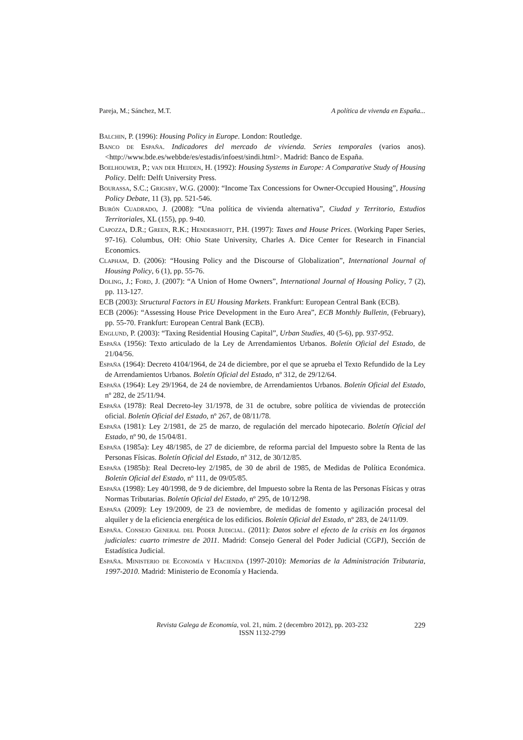Pareja, M.; Sánchez, M.T. A política de vivenda en España...
Balchin, P. (1996): Housing Policy in Europe. London: Routledge.
Banco de España. Indicadores del mercado de vivienda. Series temporales (varios anos). <http://www.bde.es/webbde/es/estadis/infoest/sindi.html>. Madrid: Banco de España.
Boelhouwer, P.; van der Heijden, H. (1992): Housing Systems in Europe: A Comparative Study of Housing Policy. Delft: Delft University Press.
Bourassa, S.C.; Grigsby, W.G. (2000): “Income Tax Concessions for Owner-Occupied Housing”, Housing Policy Debate, 11 (3), pp. 521-546.
Burón Cuadrado, J. (2008): “Una política de vivienda alternativa”, Ciudad y Territorio, Estudios Territoriales, XL (155), pp. 9-40.
Capozza, D.R.; Green, R.K.; Hendershott, P.H. (1997): Taxes and House Prices. (Working Paper Series, 97-16). Columbus, OH: Ohio State University, Charles A. Dice Center for Research in Financial Economics.
Clapham, D. (2006): “Housing Policy and the Discourse of Globalization”, International Journal of Housing Policy, 6 (1), pp. 55-76.
Doling, J.; Ford, J. (2007): “A Union of Home Owners”, International Journal of Housing Policy, 7 (2), pp. 113-127.
ECB (2003): Structural Factors in EU Housing Markets. Frankfurt: European Central Bank (ECB).
ECB (2006): “Assessing House Price Development in the Euro Area”, ECB Monthly Bulletin, (February), pp. 55-70. Frankfurt: European Central Bank (ECB).
Englund, P. (2003): “Taxing Residential Housing Capital”, Urban Studies, 40 (5-6), pp. 937-952.
España (1956): Texto articulado de la Ley de Arrendamientos Urbanos. Boletín Oficial del Estado, de 21/04/56.
España (1964): Decreto 4104/1964, de 24 de diciembre, por el que se aprueba el Texto Refundido de la Ley de Arrendamientos Urbanos. Boletín Oficial del Estado, nº 312, de 29/12/64.
España (1964): Ley 29/1964, de 24 de noviembre, de Arrendamientos Urbanos. Boletín Oficial del Estado, nº 282, de 25/11/94.
España (1978): Real Decreto-ley 31/1978, de 31 de octubre, sobre política de viviendas de protección oficial. Boletín Oficial del Estado, nº 267, de 08/11/78.
España (1981): Ley 2/1981, de 25 de marzo, de regulación del mercado hipotecario. Boletín Oficial del Estado, nº 90, de 15/04/81.
España (1985a): Ley 48/1985, de 27 de diciembre, de reforma parcial del Impuesto sobre la Renta de las Personas Físicas. Boletín Oficial del Estado, nº 312, de 30/12/85.
España (1985b): Real Decreto-ley 2/1985, de 30 de abril de 1985, de Medidas de Política Económica. Boletín Oficial del Estado, nº 111, de 09/05/85.
España (1998): Ley 40/1998, de 9 de diciembre, del Impuesto sobre la Renta de las Personas Físicas y otras Normas Tributarias. Boletín Oficial del Estado, nº 295, de 10/12/98.
España (2009): Ley 19/2009, de 23 de noviembre, de medidas de fomento y agilización procesal del alquiler y de la eficiencia energética de los edificios. Boletín Oficial del Estado, nº 283, de 24/11/09.
España. Consejo General del Poder Judicial. (2011): Datos sobre el efecto de la crisis en los órganos judiciales: cuarto trimestre de 2011. Madrid: Consejo General del Poder Judicial (CGPJ), Sección de Estadística Judicial.
España. Ministerio de Economía y Hacienda (1997-2010): Memorias de la Administración Tributaria, 1997-2010. Madrid: Ministerio de Economía y Hacienda.
Revista Galega de Economía, vol. 21, núm. 2 (decembro 2012), pp. 203-232
ISSN 1132-2799
229